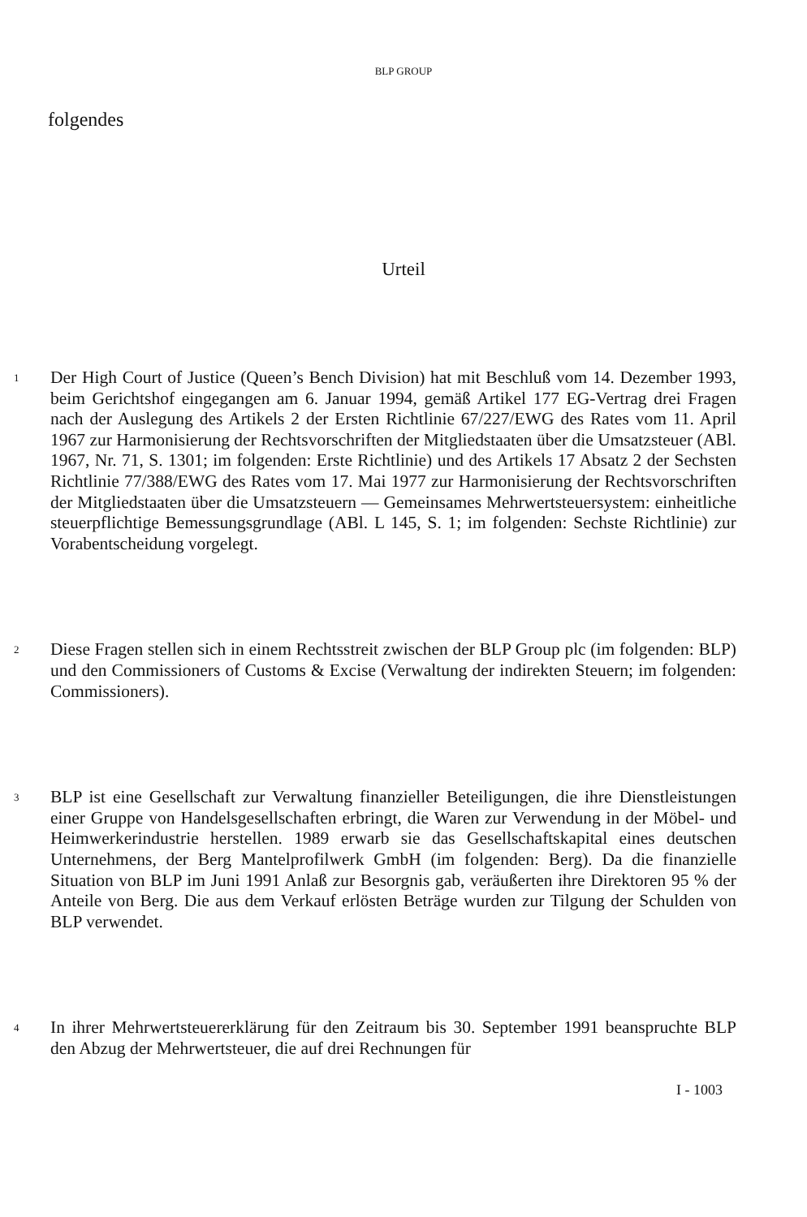BLP GROUP
folgendes
Urteil
1
Der High Court of Justice (Queen’s Bench Division) hat mit Beschluß vom 14. Dezember 1993, beim Gerichtshof eingegangen am 6. Januar 1994, gemäß Artikel 177 EG-Vertrag drei Fragen nach der Auslegung des Artikels 2 der Ersten Richtlinie 67/227/EWG des Rates vom 11. April 1967 zur Harmonisierung der Rechtsvorschriften der Mitgliedstaaten über die Umsatzsteuer (ABl. 1967, Nr. 71, S. 1301; im folgenden: Erste Richtlinie) und des Artikels 17 Absatz 2 der Sechsten Richtlinie 77/388/EWG des Rates vom 17. Mai 1977 zur Harmonisierung der Rechtsvorschriften der Mitgliedstaaten über die Umsatzsteuern — Gemeinsames Mehrwertsteuersystem: einheitliche steuerpflichtige Bemessungsgrundlage (ABl. L 145, S. 1; im folgenden: Sechste Richtlinie) zur Vorabentscheidung vorgelegt.
2
Diese Fragen stellen sich in einem Rechtsstreit zwischen der BLP Group plc (im folgenden: BLP) und den Commissioners of Customs & Excise (Verwaltung der indirekten Steuern; im folgenden: Commissioners).
3
BLP ist eine Gesellschaft zur Verwaltung finanzieller Beteiligungen, die ihre Dienstleistungen einer Gruppe von Handelsgesellschaften erbringt, die Waren zur Verwendung in der Möbel- und Heimwerkerindustrie herstellen. 1989 erwarb sie das Gesellschaftskapital eines deutschen Unternehmens, der Berg Mantelprofilwerk GmbH (im folgenden: Berg). Da die finanzielle Situation von BLP im Juni 1991 Anlaß zur Besorgnis gab, veräußerten ihre Direktoren 95 % der Anteile von Berg. Die aus dem Verkauf erlösten Beträge wurden zur Tilgung der Schulden von BLP verwendet.
4
In ihrer Mehrwertsteuererklärung für den Zeitraum bis 30. September 1991 beanspruchte BLP den Abzug der Mehrwertsteuer, die auf drei Rechnungen für
I - 1003